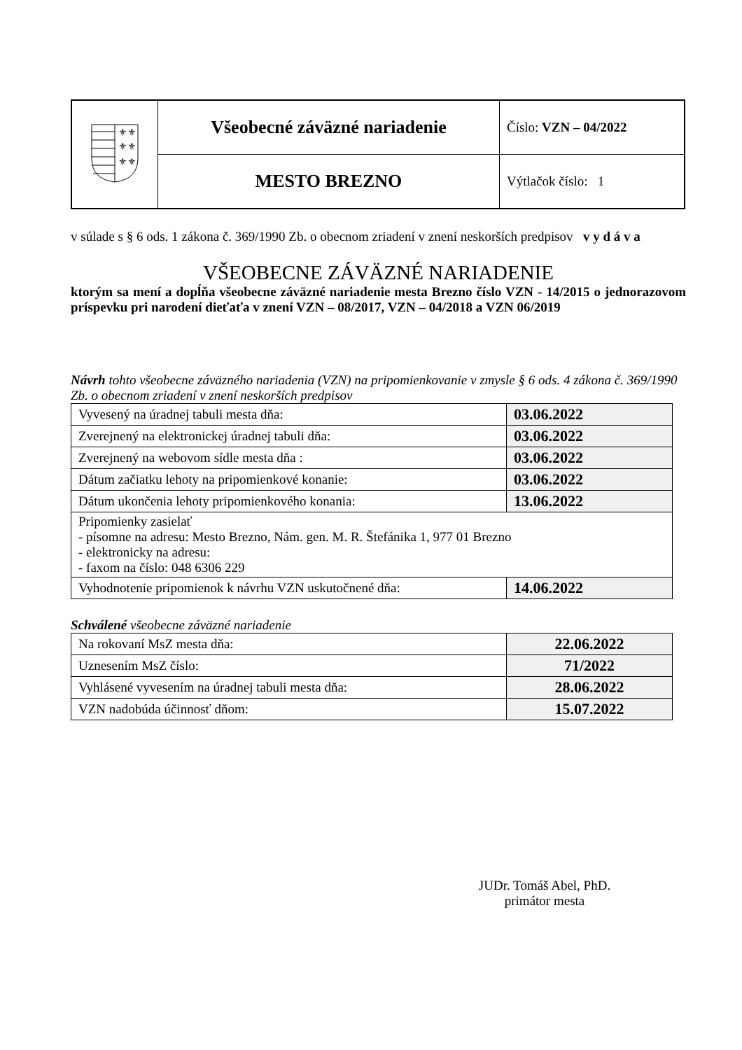| ⚜⚜ ⚜⚜ ⚜⚜ | Všeobecné záväzné nariadenie | Číslo: VZN – 04/2022 |
| | MESTO BREZNO | Výtlačok číslo: 1 |
v súlade s § 6 ods. 1 zákona č. 369/1990 Zb. o obecnom zriadení v znení neskorších predpisov v y d á v a
VŠEOBECNE ZÁVÄZNÉ NARIADENIE
ktorým sa mení a dopĺňa všeobecne záväzné nariadenie mesta Brezno číslo VZN - 14/2015 o jednorazovom príspevku pri narodení dieťaťa v znení VZN – 08/2017, VZN – 04/2018 a VZN 06/2019
Návrh tohto všeobecne záväzného nariadenia (VZN) na pripomienkovanie v zmysle § 6 ods. 4 zákona č. 369/1990 Zb. o obecnom zriadení v znení neskorších predpisov
| Vyvesený na úradnej tabuli mesta dňa: | 03.06.2022 |
| Zverejnený na elektronickej úradnej tabuli dňa: | 03.06.2022 |
| Zverejnený na webovom sídle mesta dňa : | 03.06.2022 |
| Dátum začiatku lehoty na pripomienkové konanie: | 03.06.2022 |
| Dátum ukončenia lehoty pripomienkového konania: | 13.06.2022 |
| Pripomienky zasielať - písomne na adresu: Mesto Brezno, Nám. gen. M. R. Štefánika 1, 977 01 Brezno - elektronicky na adresu: - faxom na číslo: 048 6306 229 | |
| Vyhodnotenie pripomienok k návrhu VZN uskutočnené dňa: | 14.06.2022 |
Schválené všeobecne záväzné nariadenie
| Na rokovaní MsZ mesta dňa: | 22.06.2022 |
| Uznesením MsZ číslo: | 71/2022 |
| Vyhlásené vyvesením na úradnej tabuli mesta dňa: | 28.06.2022 |
| VZN nadobúda účinnosť dňom: | 15.07.2022 |
JUDr. Tomáš Abel, PhD.
primátor mesta